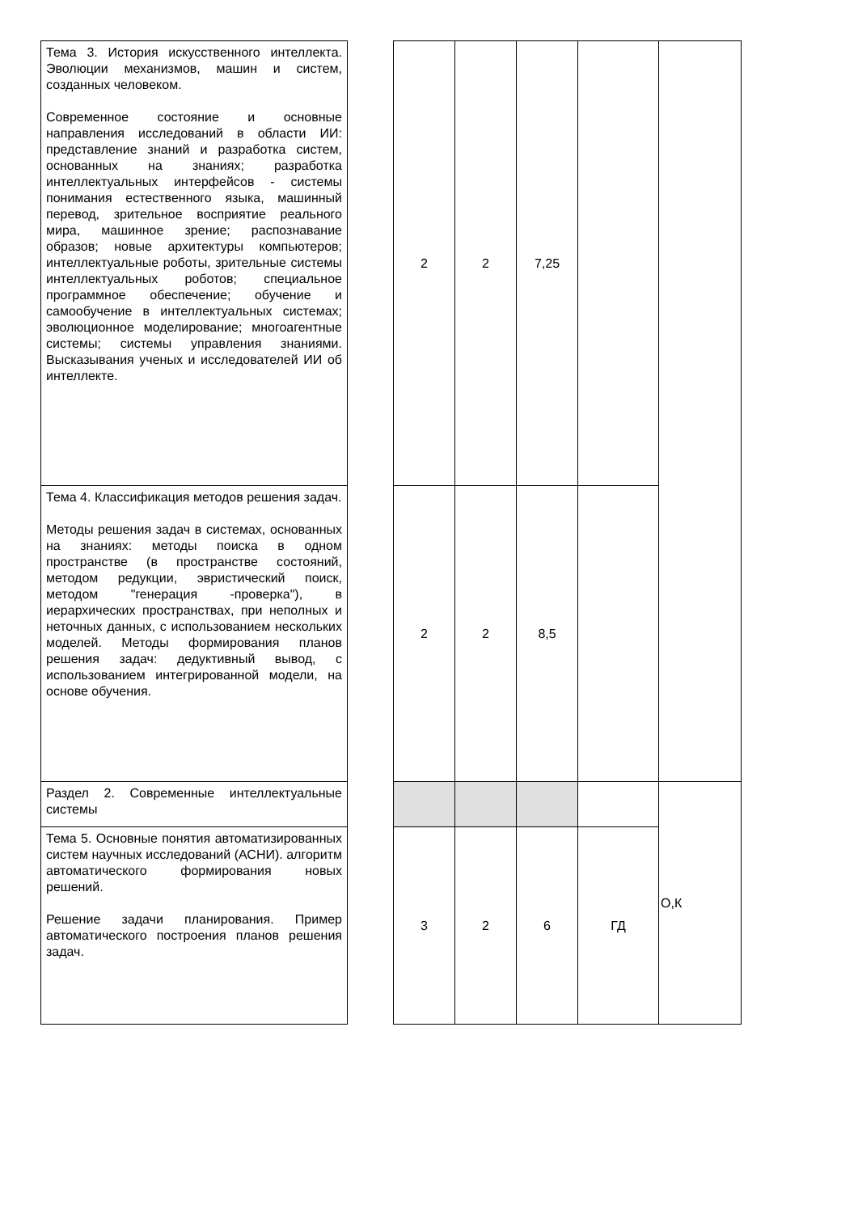| Тема 3. История искусственного интеллекта. Эволюции механизмов, машин и систем, созданных человеком. Современное состояние и основные направления исследований в области ИИ: представление знаний и разработка систем, основанных на знаниях; разработка интеллектуальных интерфейсов - системы понимания естественного языка, машинный перевод, зрительное восприятие реального мира, машинное зрение; распознавание образов; новые архитектуры компьютеров; интеллектуальные роботы, зрительные системы интеллектуальных роботов; специальное программное обеспечение; обучение и самообучение в интеллектуальных системах; эволюционное моделирование; многоагентные системы; системы управления знаниями. Высказывания ученых и исследователей ИИ об интеллекте. | | 2 | 2 | 7,25 | | |
| Тема 4. Классификация методов решения задач. Методы решения задач в системах, основанных на знаниях: методы поиска в одном пространстве (в пространстве состояний, методом редукции, эвристический поиск, методом "генерация -проверка"), в иерархических пространствах, при неполных и неточных данных, с использованием нескольких моделей. Методы формирования планов решения задач: дедуктивный вывод, с использованием интегрированной модели, на основе обучения. | | 2 | 2 | 8,5 | | |
| Раздел 2. Современные интеллектуальные системы | | | | | | О,К |
| Тема 5. Основные понятия автоматизированных систем научных исследований (АСНИ). алгоритм автоматического формирования новых решений. Решение задачи планирования. Пример автоматического построения планов решения задач. | | 3 | 2 | 6 | ГД | |